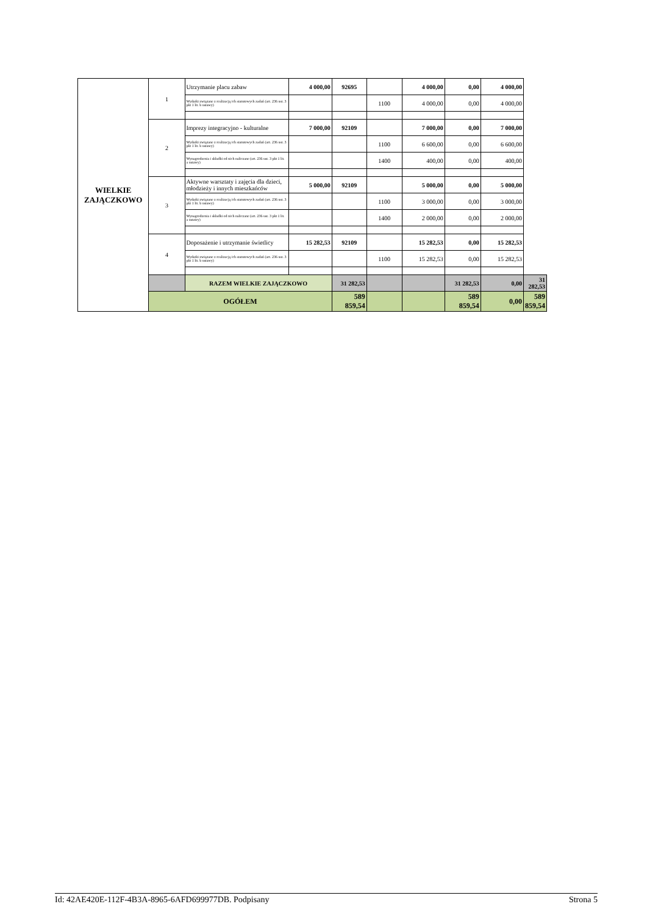| WIELKIE ZAJĄCZKOWO | 1 | Utrzymanie placu zabaw | 4 000,00 | 92695 | | 4 000,00 | 0,00 | 4 000,00 | |
| | | Wydatki związane z realizacją ich statutowych zadań (art. 236 ust. 3 pkt 1 lit. b ustawy) | | | 1100 | 4 000,00 | 0,00 | 4 000,00 | |
| | 2 | Imprezy integracyjno - kulturalne | 7 000,00 | 92109 | | 7 000,00 | 0,00 | 7 000,00 | |
| | | Wydatki związane z realizacją ich statutowych zadań (art. 236 ust. 3 pkt 1 lit. b ustawy) | | | 1100 | 6 600,00 | 0,00 | 6 600,00 | |
| | | Wynagrodzenia i składki od nich naliczane (art. 236 ust. 3 pkt 1 lit. a ustawy) | | | 1400 | 400,00 | 0,00 | 400,00 | |
| | 3 | Aktywne warsztaty i zajęcia dla dzieci, młodzieży i innych mieszkańców | 5 000,00 | 92109 | | 5 000,00 | 0,00 | 5 000,00 | |
| | | Wydatki związane z realizacją ich statutowych zadań (art. 236 ust. 3 pkt 1 lit. b ustawy) | | | 1100 | 3 000,00 | 0,00 | 3 000,00 | |
| | | Wynagrodzenia i składki od nich naliczane (art. 236 ust. 3 pkt 1 lit. a ustawy) | | | 1400 | 2 000,00 | 0,00 | 2 000,00 | |
| | 4 | Doposażenie i utrzymanie świetlicy | 15 282,53 | 92109 | | 15 282,53 | 0,00 | 15 282,53 | |
| | | Wydatki związane z realizacją ich statutowych zadań (art. 236 ust. 3 pkt 1 lit. b ustawy) | | | 1100 | 15 282,53 | 0,00 | 15 282,53 | |
| | | RAZEM WIELKIE ZAJĄCZKOWO | | 31 282,53 | | | 31 282,53 | 0,00 | 31 282,53 |
| | OGÓŁEM | | | 589 859,54 | | | 589 859,54 | 0,00 | 589 859,54 |
Id: 42AE420E-112F-4B3A-8965-6AFD699977DB. Podpisany Strona 5